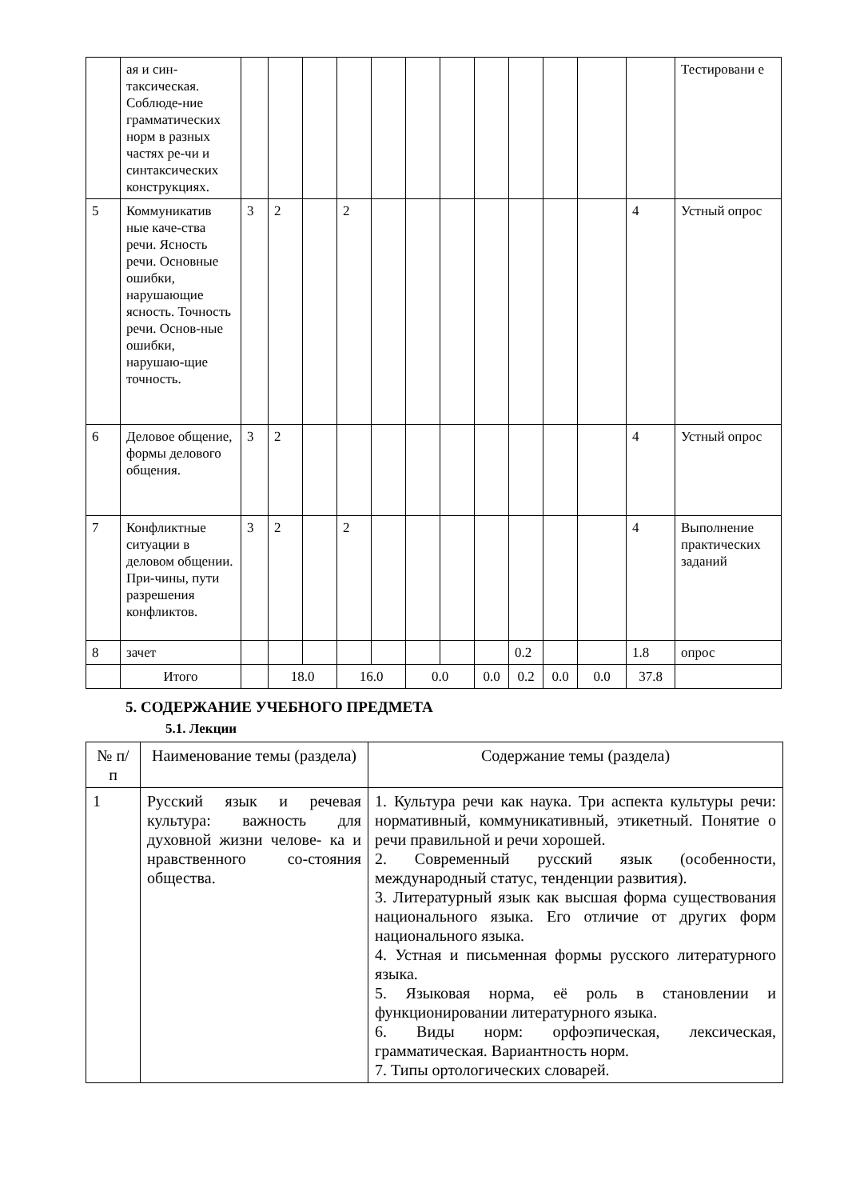| | ая и син-таксическая. Соблюде-ние грамматических норм в разных частях ре-чи и синтаксических конструкциях. | | | | | | | | | | | | | Тестировани е |
| 5 | Коммуникатив ные каче-ства речи. Ясность речи. Основные ошибки, нарушающие ясность. Точность речи. Основ-ные ошибки, нарушаю-щие точность. | 3 | 2 | | 2 | | | | | | | | 4 | Устный опрос |
| 6 | Деловое общение, формы делового общения. | 3 | 2 | | | | | | | | | | 4 | Устный опрос |
| 7 | Конфликтные ситуации в деловом общении. При-чины, пути разрешения конфликтов. | 3 | 2 | | 2 | | | | | | | | 4 | Выполнение практических заданий |
| 8 | зачет | | | | | | | | | 0.2 | | | 1.8 | опрос |
| | Итого | | 18.0 | | 16.0 | | 0.0 | | 0.0 | 0.2 | 0.0 | 0.0 | 37.8 | |
5. СОДЕРЖАНИЕ УЧЕБНОГО ПРЕДМЕТА
5.1. Лекции
| № п/п | Наименование темы (раздела) | Содержание темы (раздела) |
| --- | --- | --- |
| 1 | Русский язык и речевая культура: важность для духовной жизни челове- ка и нравственного со-стояния общества. | 1. Культура речи как наука. Три аспекта культуры речи: нормативный, коммуникативный, этикетный. Понятие о речи правильной и речи хорошей. 2. Современный русский язык (особенности, международный статус, тенденции развития). 3. Литературный язык как высшая форма существования национального языка. Его отличие от других форм национального языка. 4. Устная и письменная формы русского литературного языка. 5. Языковая норма, её роль в становлении и функционировании литературного языка. 6. Виды норм: орфоэпическая, лексическая, грамматическая. Вариантность норм. 7. Типы ортологических словарей. |